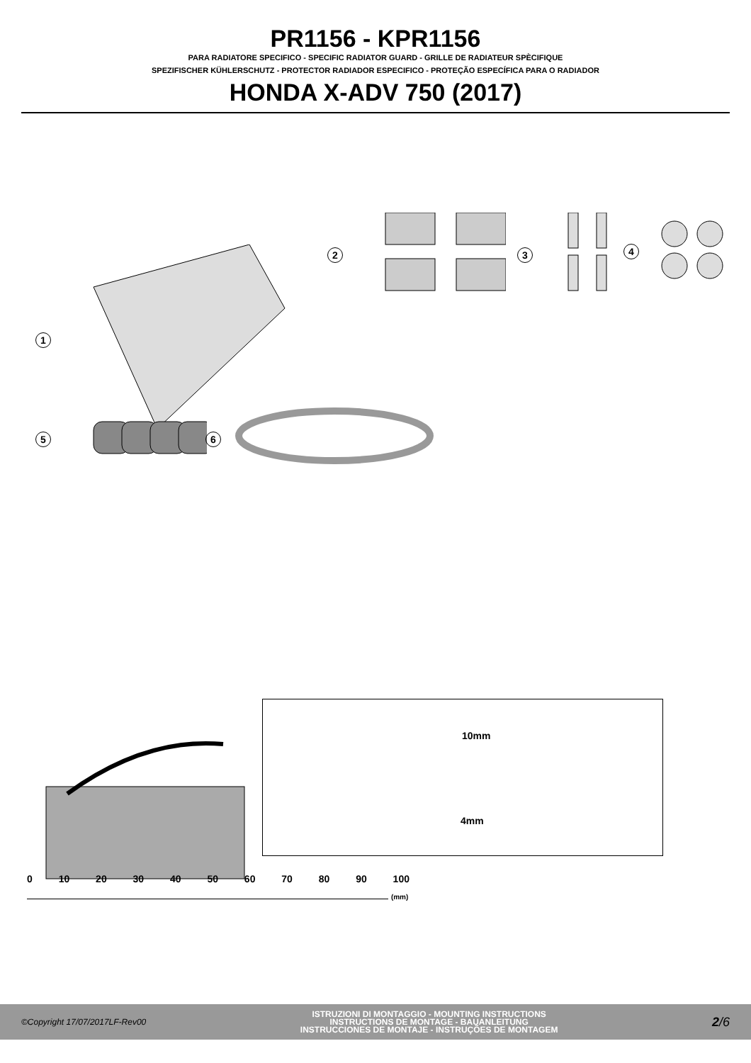PR1156 - KPR1156
PARA RADIATORE SPECIFICO - SPECIFIC RADIATOR GUARD - GRILLE DE RADIATEUR SPÈCIFIQUE
SPEZIFISCHER KÜHLERSCHUTZ - PROTECTOR RADIADOR ESPECIFICO - PROTEÇÃO ESPECÍFICA PARA O RADIADOR
HONDA X-ADV 750 (2017)
1
2 3
4
5
6
10mm
4mm
0 10 20 30 40 50 60 70 80 90 100
(mm)
©Copyright 17/07/2017LF-Rev00
ISTRUZIONI DI MONTAGGIO - MOUNTING INSTRUCTIONS
INSTRUCTIONS DE MONTAGE - BAUANLEITUNG
INSTRUCCIONES DE MONTAJE - INSTRUÇÕES DE MONTAGEM
2/6